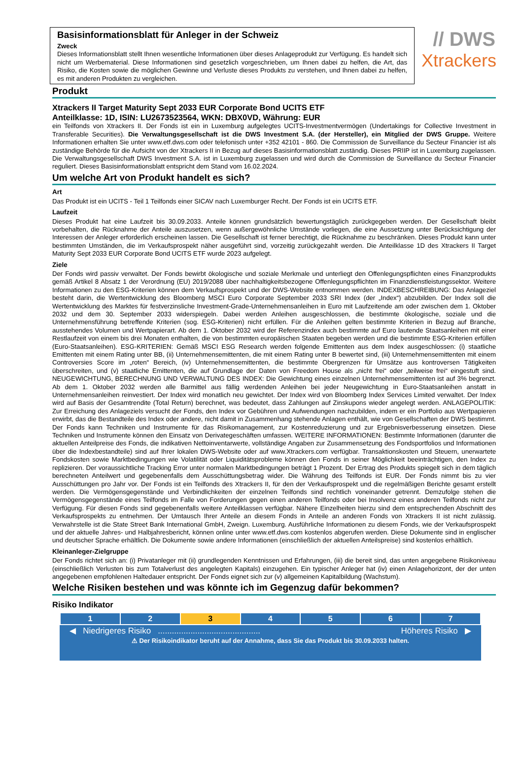Basisinformationsblatt für Anleger in der Schweiz
Zweck
Dieses Informationsblatt stellt Ihnen wesentliche Informationen über dieses Anlageprodukt zur Verfügung. Es handelt sich nicht um Werbematerial. Diese Informationen sind gesetzlich vorgeschrieben, um Ihnen dabei zu helfen, die Art, das Risiko, die Kosten sowie die möglichen Gewinne und Verluste dieses Produkts zu verstehen, und Ihnen dabei zu helfen, es mit anderen Produkten zu vergleichen.
// DWS
Xtrackers
Produkt
Xtrackers II Target Maturity Sept 2033 EUR Corporate Bond UCITS ETF
Anteilklasse: 1D, ISIN: LU2673523564, WKN: DBX0VD, Währung: EUR
ein Teilfonds von Xtrackers II. Der Fonds ist ein in Luxemburg aufgelegtes UCITS-Investmentvermögen (Undertakings for Collective Investment in Transferable Securities). Die Verwaltungsgesellschaft ist die DWS Investment S.A. (der Hersteller), ein Mitglied der DWS Gruppe. Weitere Informationen erhalten Sie unter www.etf.dws.com oder telefonisch unter +352 42101 - 860. Die Commission de Surveillance du Secteur Financier ist als zuständige Behörde für die Aufsicht von der Xtrackers II in Bezug auf dieses Basisinformationsblatt zuständig. Dieses PRIIP ist in Luxemburg zugelassen. Die Verwaltungsgesellschaft DWS Investment S.A. ist in Luxemburg zugelassen und wird durch die Commission de Surveillance du Secteur Financier reguliert. Dieses Basisinformationsblatt entspricht dem Stand vom 16.02.2024.
Um welche Art von Produkt handelt es sich?
Art
Das Produkt ist ein UCITS - Teil 1 Teilfonds einer SICAV nach Luxemburger Recht. Der Fonds ist ein UCITS ETF.
Laufzeit
Dieses Produkt hat eine Laufzeit bis 30.09.2033. Anteile können grundsätzlich bewertungstäglich zurückgegeben werden. Der Gesellschaft bleibt vorbehalten, die Rücknahme der Anteile auszusetzen, wenn außergewöhnliche Umstände vorliegen, die eine Aussetzung unter Berücksichtigung der Interessen der Anleger erforderlich erscheinen lassen. Die Gesellschaft ist ferner berechtigt, die Rücknahme zu beschränken. Dieses Produkt kann unter bestimmten Umständen, die im Verkaufsprospekt näher ausgeführt sind, vorzeitig zurückgezahlt werden. Die Anteilklasse 1D des Xtrackers II Target Maturity Sept 2033 EUR Corporate Bond UCITS ETF wurde 2023 aufgelegt.
Ziele
Der Fonds wird passiv verwaltet. Der Fonds bewirbt ökologische und soziale Merkmale und unterliegt den Offenlegungspflichten eines Finanzprodukts gemäß Artikel 8 Absatz 1 der Verordnung (EU) 2019/2088 über nachhaltigkeitsbezogene Offenlegungspflichten im Finanzdienstleistungssektor. Weitere Informationen zu den ESG-Kriterien können dem Verkaufsprospekt und der DWS-Website entnommen werden. INDEXBESCHREIBUNG: Das Anlageziel besteht darin, die Wertentwicklung des Bloomberg MSCI Euro Corporate September 2033 SRI Index (der „Index“) abzubilden. Der Index soll die Wertentwicklung des Marktes für festverzinsliche Investment-Grade-Unternehmensanleihen in Euro mit Laufzeitende am oder zwischen dem 1. Oktober 2032 und dem 30. September 2033 widerspiegeln. Dabei werden Anleihen ausgeschlossen, die bestimmte ökologische, soziale und die Unternehmensführung betreffende Kriterien (sog. ESG-Kriterien) nicht erfüllen. Für die Anleihen gelten bestimmte Kriterien in Bezug auf Branche, ausstehendes Volumen und Wertpapierart. Ab dem 1. Oktober 2032 wird der Referenzindex auch bestimmte auf Euro lautende Staatsanleihen mit einer Restlaufzeit von einem bis drei Monaten enthalten, die von bestimmten europäischen Staaten begeben werden und die bestimmte ESG-Kriterien erfüllen (Euro-Staatsanleihen). ESG-KRITERIEN: Gemäß MSCI ESG Research werden folgende Emittenten aus dem Index ausgeschlossen: (i) staatliche Emittenten mit einem Rating unter BB, (ii) Unternehmensemittenten, die mit einem Rating unter B bewertet sind, (iii) Unternehmensemittenten mit einem Controversies Score im „roten“ Bereich, (iv) Unternehmensemittenten, die bestimmte Obergrenzen für Umsätze aus kontroversen Tätigkeiten überschreiten, und (v) staatliche Emittenten, die auf Grundlage der Daten von Freedom House als „nicht frei“ oder „teilweise frei“ eingestuft sind. NEUGEWICHTUNG, BERECHNUNG UND VERWALTUNG DES INDEX: Die Gewichtung eines einzelnen Unternehmensemittenten ist auf 3% begrenzt. Ab dem 1. Oktober 2032 werden alle Barmittel aus fällig werdenden Anleihen bei jeder Neugewichtung in Euro-Staatsanleihen anstatt in Unternehmensanleihen reinvestiert. Der Index wird monatlich neu gewichtet. Der Index wird von Bloomberg Index Services Limited verwaltet. Der Index wird auf Basis der Gesamtrendite (Total Return) berechnet, was bedeutet, dass Zahlungen auf Zinskupons wieder angelegt werden. ANLAGEPOLITIK: Zur Erreichung des Anlageziels versucht der Fonds, den Index vor Gebühren und Aufwendungen nachzubilden, indem er ein Portfolio aus Wertpapieren erwirbt, das die Bestandteile des Index oder andere, nicht damit in Zusammenhang stehende Anlagen enthält, wie von Gesellschaften der DWS bestimmt. Der Fonds kann Techniken und Instrumente für das Risikomanagement, zur Kostenreduzierung und zur Ergebnisverbesserung einsetzen. Diese Techniken und Instrumente können den Einsatz von Derivategeschäften umfassen. WEITERE INFORMATIONEN: Bestimmte Informationen (darunter die aktuellen Anteilpreise des Fonds, die indikativen Nettoinventarwerte, vollständige Angaben zur Zusammensetzung des Fondsportfolios und Informationen über die Indexbestandteile) sind auf Ihrer lokalen DWS-Website oder auf www.Xtrackers.com verfügbar. Transaktionskosten und Steuern, unerwartete Fondskosten sowie Marktbedingungen wie Volatilität oder Liquiditätsprobleme können den Fonds in seiner Möglichkeit beeinträchtigen, den Index zu replizieren. Der voraussichtliche Tracking Error unter normalen Marktbedingungen beträgt 1 Prozent. Der Ertrag des Produkts spiegelt sich in dem täglich berechneten Anteilwert und gegebenenfalls dem Ausschüttungsbetrag wider. Die Währung des Teilfonds ist EUR. Der Fonds nimmt bis zu vier Ausschüttungen pro Jahr vor. Der Fonds ist ein Teilfonds des Xtrackers II, für den der Verkaufsprospekt und die regelmäßigen Berichte gesamt erstellt werden. Die Vermögensgegenstände und Verbindlichkeiten der einzelnen Teilfonds sind rechtlich voneinander getrennt. Demzufolge stehen die Vermögensgegenstände eines Teilfonds im Falle von Forderungen gegen einen anderen Teilfonds oder bei Insolvenz eines anderen Teilfonds nicht zur Verfügung. Für diesen Fonds sind gegebenenfalls weitere Anteilklassen verfügbar. Nähere Einzelheiten hierzu sind dem entsprechenden Abschnitt des Verkaufsprospekts zu entnehmen. Der Umtausch Ihrer Anteile an diesem Fonds in Anteile an anderen Fonds von Xtrackers II ist nicht zulässig. Verwahrstelle ist die State Street Bank International GmbH, Zweign. Luxemburg. Ausführliche Informationen zu diesem Fonds, wie der Verkaufsprospekt und der aktuelle Jahres- und Halbjahresbericht, können online unter www.etf.dws.com kostenlos abgerufen werden. Diese Dokumente sind in englischer und deutscher Sprache erhältlich. Die Dokumente sowie andere Informationen (einschließlich der aktuellen Anteilspreise) sind kostenlos erhältlich.
Kleinanleger-Zielgruppe
Der Fonds richtet sich an: (i) Privatanleger mit (ii) grundlegenden Kenntnissen und Erfahrungen, (iii) die bereit sind, das unten angegebene Risikoniveau (einschließlich Verlusten bis zum Totalverlust des angelegten Kapitals) einzugehen. Ein typischer Anleger hat (iv) einen Anlagehorizont, der der unten angegebenen empfohlenen Haltedauer entspricht. Der Fonds eignet sich zur (v) allgemeinen Kapitalbildung (Wachstum).
Welche Risiken bestehen und was könnte ich im Gegenzug dafür bekommen?
Risiko Indikator
| 1 | 2 | 3 | 4 | 5 | 6 | 7 |
◀ Niedrigeres Risiko ............................................ Höheres Risiko ▶
⚠ Der Risikoindikator beruht auf der Annahme, dass Sie das Produkt bis 30.09.2033 halten.